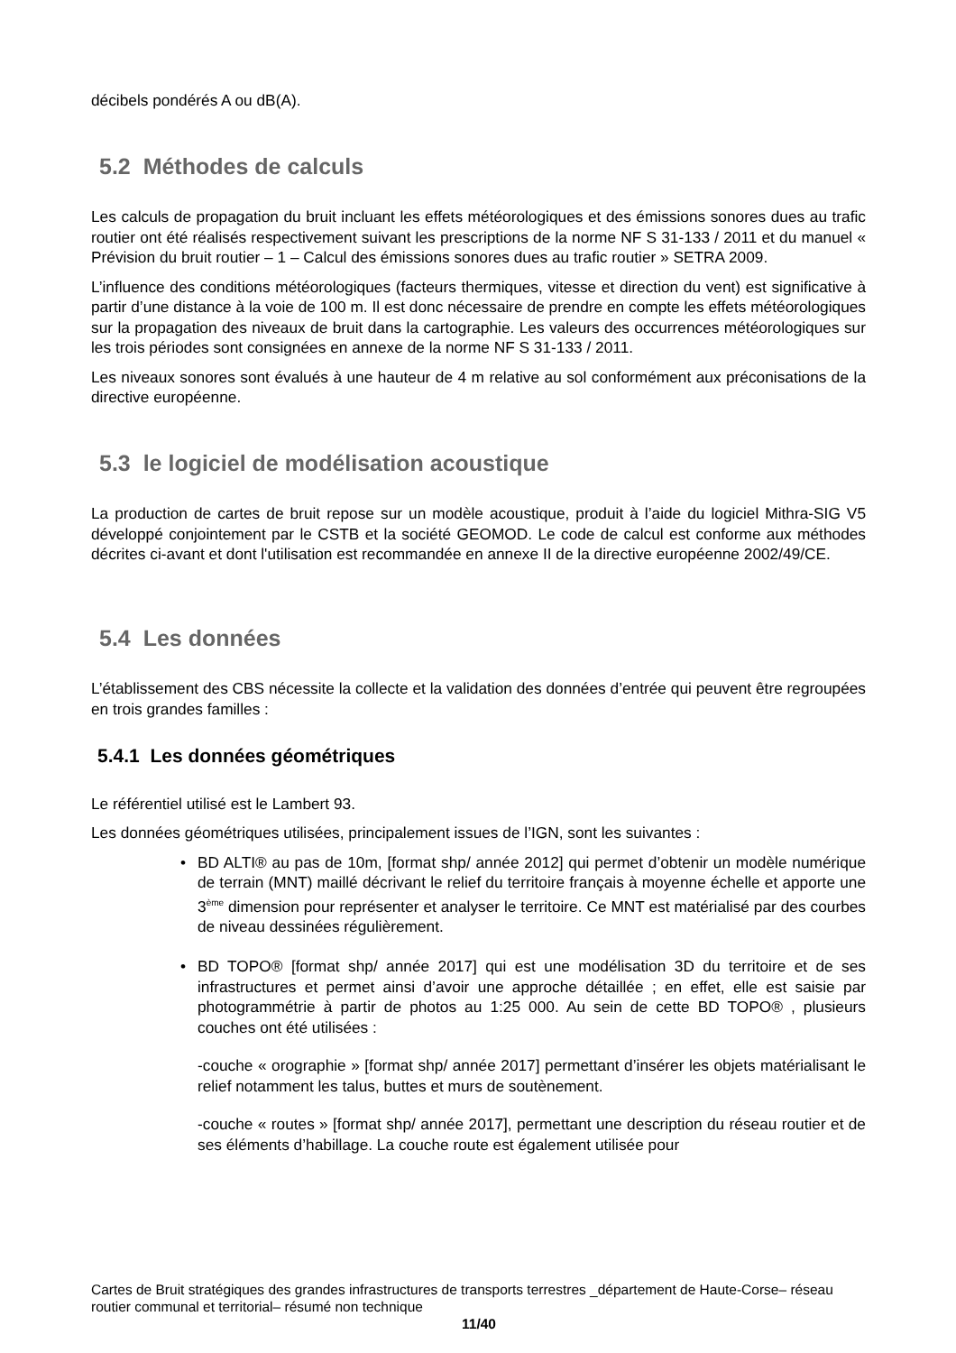décibels pondérés A ou dB(A).
5.2 Méthodes de calculs
Les calculs de propagation du bruit incluant les effets météorologiques et des émissions sonores dues au trafic routier ont été réalisés respectivement suivant les prescriptions de la norme NF S 31-133 / 2011 et du manuel « Prévision du bruit routier – 1 – Calcul des émissions sonores dues au trafic routier » SETRA 2009.
L’influence des conditions météorologiques (facteurs thermiques, vitesse et direction du vent) est significative à partir d’une distance à la voie de 100 m. Il est donc nécessaire de prendre en compte les effets météorologiques sur la propagation des niveaux de bruit dans la cartographie. Les valeurs des occurrences météorologiques sur les trois périodes sont consignées en annexe de la norme NF S 31-133 / 2011.
Les niveaux sonores sont évalués à une hauteur de 4 m relative au sol conformément aux préconisations de la directive européenne.
5.3 le logiciel de modélisation acoustique
La production de cartes de bruit repose sur un modèle acoustique, produit à l’aide du logiciel Mithra-SIG V5 développé conjointement par le CSTB et la société GEOMOD. Le code de calcul est conforme aux méthodes décrites ci-avant et dont l'utilisation est recommandée en annexe II de la directive européenne 2002/49/CE.
5.4 Les données
L’établissement des CBS nécessite la collecte et la validation des données d’entrée qui peuvent être regroupées en trois grandes familles :
5.4.1 Les données géométriques
Le référentiel utilisé est le Lambert 93.
Les données géométriques utilisées, principalement issues de l’IGN, sont les suivantes :
• BD ALTI® au pas de 10m, [format shp/ année 2012] qui permet d’obtenir un modèle numérique de terrain (MNT) maillé décrivant le relief du territoire français à moyenne échelle et apporte une 3<sup>ème</sup> dimension pour représenter et analyser le territoire. Ce MNT est matérialisé par des courbes de niveau dessinées régulièrement.
• BD TOPO® [format shp/ année 2017] qui est une modélisation 3D du territoire et de ses infrastructures et permet ainsi d’avoir une approche détaillée ; en effet, elle est saisie par photogrammétrie à partir de photos au 1:25 000. Au sein de cette BD TOPO® , plusieurs couches ont été utilisées :
-couche « orographie » [format shp/ année 2017] permettant d’insérer les objets matérialisant le relief notamment les talus, buttes et murs de soutènement.
-couche « routes » [format shp/ année 2017], permettant une description du réseau routier et de ses éléments d’habillage. La couche route est également utilisée pour
Cartes de Bruit stratégiques des grandes infrastructures de transports terrestres _département de Haute-Corse– réseau routier communal et territorial– résumé non technique
11/40